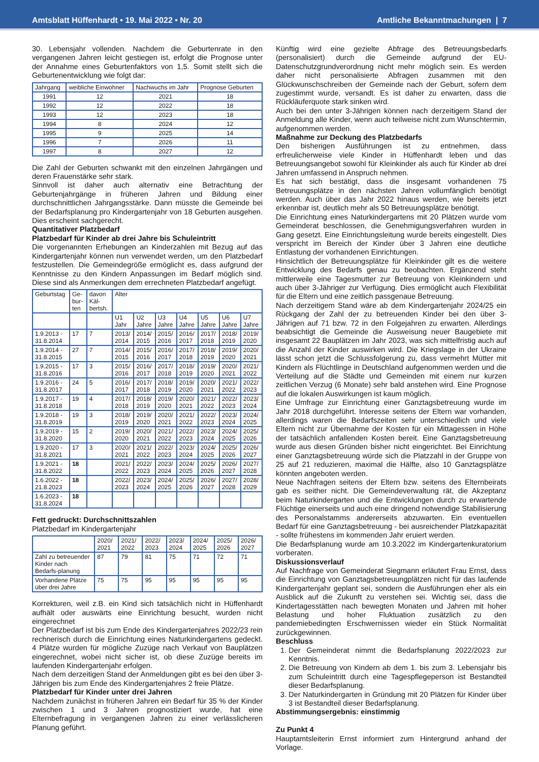Amtsblatt Hüffenhardt • 19. Mai 2022 • Nr. 20 Amtliche Bekanntmachungen | 7
30. Lebensjahr vollenden. Nachdem die Geburtenrate in den vergangenen Jahren leicht gestiegen ist, erfolgt die Prognose unter der Annahme eines Geburtenfaktors von 1,5. Somit stellt sich die Geburtenentwicklung wie folgt dar:
| Jahrgang | weibliche Einwohner | Nachwuchs im Jahr | Prognose Geburten |
| --- | --- | --- | --- |
| 1991 | 12 | 2021 | 18 |
| 1992 | 12 | 2022 | 18 |
| 1993 | 12 | 2023 | 18 |
| 1994 | 8 | 2024 | 12 |
| 1995 | 9 | 2025 | 14 |
| 1996 | 7 | 2026 | 11 |
| 1997 | 8 | 2027 | 12 |
Die Zahl der Geburten schwankt mit den einzelnen Jahrgängen und deren Frauenstärke sehr stark.
Sinnvoll ist daher auch alternativ eine Betrachtung der Geburtenjahrgänge in früheren Jahren und Bildung einer durchschnittlichen Jahrgangsstärke. Dann müsste die Gemeinde bei der Bedarfsplanung pro Kindergartenjahr von 18 Geburten ausgehen. Dies erscheint sachgerecht.
Quantitativer Platzbedarf
Platzbedarf für Kinder ab drei Jahre bis Schuleintritt
Die vorgenannten Erhebungen an Kinderzahlen mit Bezug auf das Kindergartenjahr können nun verwendet werden, um den Platzbedarf festzustellen. Die Gemeindegröße ermöglicht es, dass aufgrund der Kenntnisse zu den Kindern Anpassungen im Bedarf möglich sind. Diese sind als Anmerkungen dem errechneten Platzbedarf angefügt.
| Geburtstag | Ge-bur-ten | davon Käl-bertsh. | Alter | | | | | | |
| --- | --- | --- | --- | --- | --- | --- | --- | --- | --- |
| | | | U1 Jahr | U2 Jahre | U3 Jahre | U4 Jahre | U5 Jahre | U6 Jahre | U7 Jahre |
| 1.9.2013 - 31.8.2014 | 17 | 7 | 2013/ 2014 | 2014/ 2015 | 2015/ 2016 | 2016/ 2017 | 2017/ 2018 | 2018/ 2019 | 2019/ 2020 |
| 1.9.2014 - 31.8.2015 | 27 | 7 | 2014/ 2015 | 2015/ 2016 | 2016/ 2017 | 2017/ 2018 | 2018/ 2019 | 2019/ 2020 | 2020/ 2021 |
| 1.9.2015 - 31.8.2016 | 17 | 3 | 2015/ 2016 | 2016/ 2017 | 2017/ 2018 | 2018/ 2019 | 2019/ 2020 | 2020/ 2021 | 2021/ 2022 |
| 1.9.2016 - 31.8.2017 | 24 | 5 | 2016/ 2017 | 2017/ 2018 | 2018/ 2019 | 2019/ 2020 | 2020/ 2021 | 2021/ 2022 | 2022/ 2023 |
| 1.9.2017 - 31.8.2018 | 19 | 4 | 2017/ 2018 | 2018/ 2019 | 2019/ 2020 | 2020/ 2021 | 2021/ 2022 | 2022/ 2023 | 2023/ 2024 |
| 1.9.2018 - 31.8.2019 | 19 | 3 | 2018/ 2019 | 2019/ 2020 | 2020/ 2021 | 2021/ 2022 | 2022/ 2023 | 2023/ 2024 | 2024/ 2025 |
| 1.9.2019 - 31.8.2020 | 15 | 2 | 2019/ 2020 | 2020/ 2021 | 2021/ 2022 | 2022/ 2023 | 2023/ 2024 | 2024/ 2025 | 2025/ 2026 |
| 1.9.2020 - 31.8.2021 | 17 | 3 | 2020/ 2021 | 2021/ 2022 | 2022/ 2023 | 2023/ 2024 | 2024/ 2025 | 2025/ 2026 | 2026/ 2027 |
| 1.9.2021 - 31.8.2022 | 18 | | 2021/ 2022 | 2022/ 2023 | 2023/ 2024 | 2024/ 2025 | 2025/ 2026 | 2026/ 2027 | 2027/ 2028 |
| 1.6.2022 - 21.8.2023 | 18 | | 2022/ 2023 | 2023/ 2024 | 2024/ 2025 | 2025/ 2026 | 2026/ 2027 | 2027/ 2028 | 2028/ 2029 |
| 1.6.2023 - 31.8.2024 | 18 | | | | | | | | |
Fett gedruckt: Durchschnittszahlen
Platzbedarf im Kindergartenjahr
| | 2020/ 2021 | 2021/ 2022 | 2022/ 2023 | 2023/ 2024 | 2024/ 2025 | 2025/ 2026 | 2026/ 2027 |
| --- | --- | --- | --- | --- | --- | --- | --- |
| Zahl zu betreuender Kinder nach Bedarfs-planung | 87 | 79 | 81 | 75 | 71 | 72 | 71 |
| Vorhandene Plätze über drei Jahre | 75 | 75 | 95 | 95 | 95 | 95 | 95 |
Korrekturen, weil z.B. ein Kind sich tatsächlich nicht in Hüffenhardt aufhält oder auswärts eine Einrichtung besucht, wurden nicht eingerechnet
Der Platzbedarf ist bis zum Ende des Kindergartenjahres 2022/23 rein rechnerisch durch die Einrichtung eines Naturkindergartens gedeckt. 4 Plätze wurden für mögliche Zuzüge nach Verkauf von Bauplätzen eingerechnet, wobei nicht sicher ist, ob diese Zuzüge bereits im laufenden Kindergartenjahr erfolgen.
Nach dem derzeitigen Stand der Anmeldungen gibt es bei den über 3-Jährigen bis zum Ende des Kindergartenjahres 2 freie Plätze.
Platzbedarf für Kinder unter drei Jahren
Nachdem zunächst in früheren Jahren ein Bedarf für 35 % der Kinder zwischen 1 und 3 Jahren prognostiziert wurde, hat eine Elternbefragung in vergangenen Jahren zu einer verlässlicheren Planung geführt.
Künftig wird eine gezielte Abfrage des Betreuungsbedarfs (personalisiert) durch die Gemeinde aufgrund der EU-Datenschutzgrundverordnung nicht mehr möglich sein. Es werden daher nicht personalisierte Abfragen zusammen mit den Glückwunschschreiben der Gemeinde nach der Geburt, sofern dem zugestimmt wurde, versandt. Es ist daher zu erwarten, dass die Rückläuferquote stark sinken wird.
Auch bei den unter 3-Jährigen können nach derzeitigem Stand der Anmeldung alle Kinder, wenn auch teilweise nicht zum Wunschtermin, aufgenommen werden.
Maßnahme zur Deckung des Platzbedarfs
Den bisherigen Ausführungen ist zu entnehmen, dass erfreulicherweise viele Kinder in Hüffenhardt leben und das Betreuungsangebot sowohl für Kleinkinder als auch für Kinder ab drei Jahren umfassend in Anspruch nehmen.
Es hat sich bestätigt, dass die insgesamt vorhandenen 75 Betreuungsplätze in den nächsten Jahren vollumfänglich benötigt werden. Auch über das Jahr 2022 hinaus werden, wie bereits jetzt erkennbar ist, deutlich mehr als 50 Betreuungsplätze benötigt.
Die Einrichtung eines Naturkindergartens mit 20 Plätzen wurde vom Gemeinderat beschlossen, die Genehmigungsverfahren wurden in Gang gesetzt. Eine Einrichtungsleitung wurde bereits eingestellt. Dies verspricht im Bereich der Kinder über 3 Jahren eine deutliche Entlastung der vorhandenen Einrichtungen.
Hinsichtlich der Betreuungsplätze für Kleinkinder gilt es die weitere Entwicklung des Bedarfs genau zu beobachten. Ergänzend steht mittlerweile eine Tagesmutter zur Betreuung von Kleinkindern und auch über 3-Jähriger zur Verfügung. Dies ermöglicht auch Flexibilität für die Eltern und eine zeitlich passgenaue Betreuung.
Nach derzeitigem Stand wäre ab dem Kindergartenjahr 2024/25 ein Rückgang der Zahl der zu betreuenden Kinder bei den über 3-Jährigen auf 71 bzw. 72 in den Folgejahren zu erwarten. Allerdings beabsichtigt die Gemeinde die Ausweisung neuer Baugebiete mit insgesamt 22 Bauplätzen im Jahr 2023, was sich mittelfristig auch auf die Anzahl der Kinder auswirken wird. Die Kriegslage in der Ukraine lässt schon jetzt die Schlussfolgerung zu, dass vermehrt Mütter mit Kindern als Flüchtlinge in Deutschland aufgenommen werden und die Verteilung auf die Städte und Gemeinden mit einem nur kurzen zeitlichen Verzug (6 Monate) sehr bald anstehen wird. Eine Prognose auf die lokalen Auswirkungen ist kaum möglich.
Eine Umfrage zur Einrichtung einer Ganztagsbetreuung wurde im Jahr 2018 durchgeführt. Interesse seitens der Eltern war vorhanden, allerdings waren die Bedarfszeiten sehr unterschiedlich und viele Eltern nicht zur Übernahme der Kosten für ein Mittagessen in Höhe der tatsächlich anfallenden Kosten bereit. Eine Ganztagsbetreuung wurde aus diesen Gründen bisher nicht eingerichtet. Bei Einrichtung einer Ganztagsbetreuung würde sich die Platzzahl in der Gruppe von 25 auf 21 reduzieren, maximal die Hälfte, also 10 Ganztagsplätze könnten angeboten werden.
Neue Nachfragen seitens der Eltern bzw. seitens des Elternbeirats gab es seither nicht. Die Gemeindeverwaltung rät, die Akzeptanz beim Naturkindergarten und die Entwicklungen durch zu erwartende Flüchtige einerseits und auch eine dringend notwendige Stabilisierung des Personalstamms andererseits abzuwarten. Ein eventuellen Bedarf für eine Ganztagsbetreuung - bei ausreichender Platzkapazität - sollte frühestens im kommenden Jahr eruiert werden.
Die Bedarfsplanung wurde am 10.3.2022 im Kindergartenkuratorium vorberaten.
Diskussionsverlauf
Auf Nachfrage von Gemeinderat Siegmann erläutert Frau Ernst, dass die Einrichtung von Ganztagsbetreuungplätzen nicht für das laufende Kindergartenjahr geplant sei, sondern die Ausführungen eher als ein Ausblick auf die Zukunft zu verstehen sei. Wichtig sei, dass die Kindertagesstätten nach bewegten Monaten und Jahren mit hoher Belastung und hoher Fluktuation zusätzlich zu den pandemiebedingten Erschwernissen wieder ein Stück Normalität zurückgewinnen.
Beschluss
1. Der Gemeinderat nimmt die Bedarfsplanung 2022/2023 zur Kenntnis.
2. Die Betreuung von Kindern ab dem 1. bis zum 3. Lebensjahr bis zum Schuleintritt durch eine Tagespflegeperson ist Bestandteil dieser Bedarfsplanung.
3. Der Naturkindergarten in Gründung mit 20 Plätzen für Kinder über 3 ist Bestandteil dieser Bedarfsplanung.
Abstimmungsergebnis: einstimmig
Zu Punkt 4
Hauptamtsleiterin Ernst informiert zum Hintergrund anhand der Vorlage.